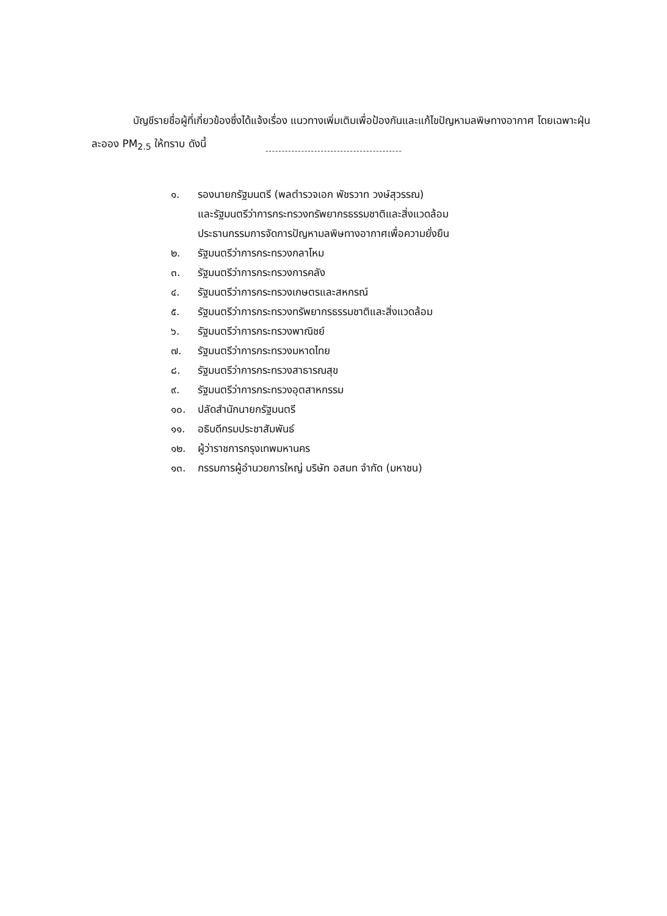บัญชีรายชื่อผู้ที่เกี่ยวข้องซึ่งได้แจ้งเรื่อง แนวทางเพิ่มเติมเพื่อป้องกันและแก้ไขปัญหามลพิษทางอากาศ โดยเฉพาะฝุ่นละออง PM<sub>2.5</sub> ให้ทราบ ดังนี้
------------------------------------------
๑. รองนายกรัฐมนตรี (พลตำรวจเอก พัชรวาท วงษ์สุวรรณ)
และรัฐมนตรีว่าการกระทรวงทรัพยากรธรรมชาติและสิ่งแวดล้อม
ประธานกรรมการจัดการปัญหามลพิษทางอากาศเพื่อความยั่งยืน
๒. รัฐมนตรีว่าการกระทรวงกลาโหม
๓. รัฐมนตรีว่าการกระทรวงการคลัง
๔. รัฐมนตรีว่าการกระทรวงเกษตรและสหกรณ์
๕. รัฐมนตรีว่าการกระทรวงทรัพยากรธรรมชาติและสิ่งแวดล้อม
๖. รัฐมนตรีว่าการกระทรวงพาณิชย์
๗. รัฐมนตรีว่าการกระทรวงมหาดไทย
๘. รัฐมนตรีว่าการกระทรวงสาธารณสุข
๙. รัฐมนตรีว่าการกระทรวงอุตสาหกรรม
๑๐. ปลัดสำนักนายกรัฐมนตรี
๑๑. อธิบดีกรมประชาสัมพันธ์
๑๒. ผู้ว่าราชการกรุงเทพมหานคร
๑๓. กรรมการผู้อำนวยการใหญ่ บริษัท อสมท จำกัด (มหาชน)